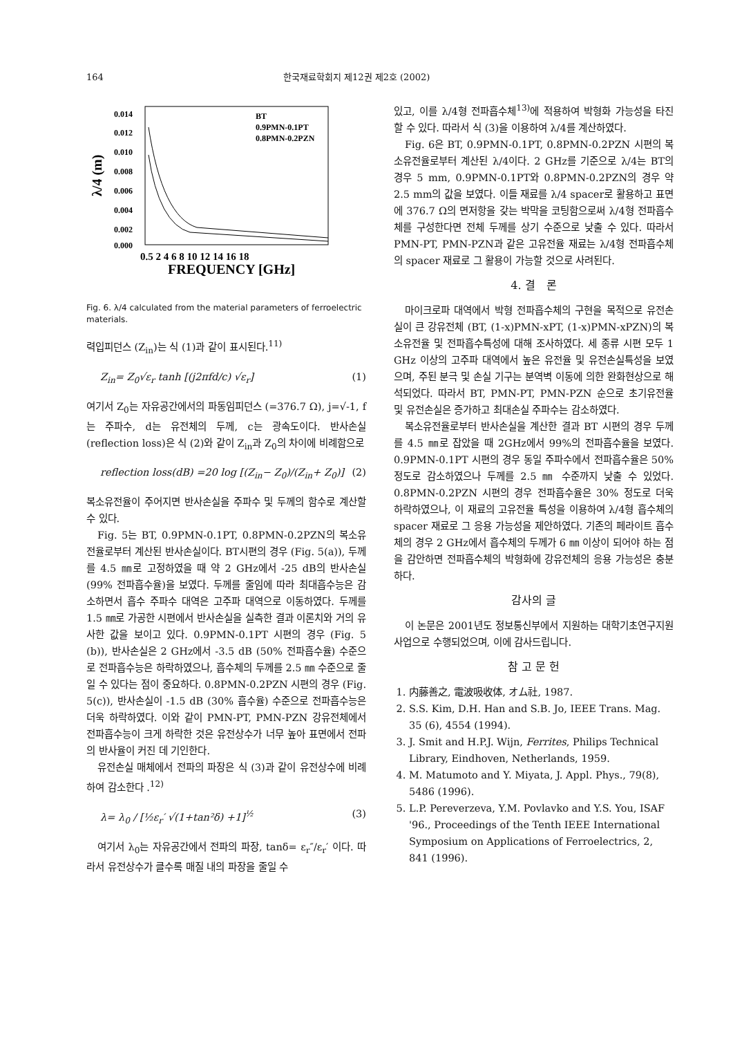164 한국재료학회지 제12권 제2호 (2002)
0.014
0.012
0.010
0.008
0.006
0.004
0.002
0.000
λ/4 (m)
BT
0.9PMN-0.1PT
0.8PMN-0.2PZN
0.5 2 4 6 8 10 12 14 16 18
FREQUENCY [GHz]
Fig. 6. λ/4 calculated from the material parameters of ferroelectric materials.
력입피던스 (Z<sub>in</sub>)는 식 (1)과 같이 표시된다.<sup>11)</sup>
Z<sub>in</sub>= Z<sub>0</sub>√ε<sub>r</sub> tanh [(j2πfd/c) √ε<sub>r</sub>] (1)
여기서 Z<sub>0</sub>는 자유공간에서의 파동임피던스 (=376.7 Ω), j=√-1, f는 주파수, d는 유전체의 두께, c는 광속도이다. 반사손실 (reflection loss)은 식 (2)와 같이 Z<sub>in</sub>과 Z<sub>0</sub>의 차이에 비례함으로
reflection loss(dB) =20 log [(Z<sub>in</sub>− Z<sub>0</sub>)/(Z<sub>in</sub>+ Z<sub>0</sub>)] (2)
복소유전율이 주어지면 반사손실을 주파수 및 두께의 함수로 계산할 수 있다.
Fig. 5는 BT, 0.9PMN-0.1PT, 0.8PMN-0.2PZN의 복소유전율로부터 계산된 반사손실이다. BT시편의 경우 (Fig. 5(a)), 두께를 4.5 ㎜로 고정하였을 때 약 2 GHz에서 -25 dB의 반사손실 (99% 전파흡수율)을 보였다. 두께를 줄임에 따라 최대흡수능은 감소하면서 흡수 주파수 대역은 고주파 대역으로 이동하였다. 두께를 1.5 ㎜로 가공한 시편에서 반사손실을 실측한 결과 이론치와 거의 유사한 값을 보이고 있다. 0.9PMN-0.1PT 시편의 경우 (Fig. 5 (b)), 반사손실은 2 GHz에서 -3.5 dB (50% 전파흡수율) 수준으로 전파흡수능은 하락하였으나, 흡수체의 두께를 2.5 ㎜ 수준으로 줄일 수 있다는 점이 중요하다. 0.8PMN-0.2PZN 시편의 경우 (Fig. 5(c)), 반사손실이 -1.5 dB (30% 흡수율) 수준으로 전파흡수능은 더욱 하락하였다. 이와 같이 PMN-PT, PMN-PZN 강유전체에서 전파흡수능이 크게 하락한 것은 유전상수가 너무 높아 표면에서 전파의 반사율이 커진 데 기인한다.
유전손실 매체에서 전파의 파장은 식 (3)과 같이 유전상수에 비례하여 감소한다 .<sup>12)</sup>
λ= λ<sub>0</sub> / [½ε<sub>r</sub>′ √(1+tan²δ) +1]<sup>½</sup> (3)
여기서 λ<sub>0</sub>는 자유공간에서 전파의 파장, tanδ= ε<sub>r</sub>″/ε<sub>r</sub>′ 이다. 따라서 유전상수가 클수록 매질 내의 파장을 줄일 수
있고, 이를 λ/4형 전파흡수체<sup>13)</sup>에 적용하여 박형화 가능성을 타진할 수 있다. 따라서 식 (3)을 이용하여 λ/4를 계산하였다.
Fig. 6은 BT, 0.9PMN-0.1PT, 0.8PMN-0.2PZN 시편의 복소유전율로부터 계산된 λ/4이다. 2 GHz를 기준으로 λ/4는 BT의 경우 5 mm, 0.9PMN-0.1PT와 0.8PMN-0.2PZN의 경우 약 2.5 mm의 값을 보였다. 이들 재료를 λ/4 spacer로 활용하고 표면에 376.7 Ω의 면저항을 갖는 박막을 코팅함으로써 λ/4형 전파흡수체를 구성한다면 전체 두께를 상기 수준으로 낮출 수 있다. 따라서 PMN-PT, PMN-PZN과 같은 고유전율 재료는 λ/4형 전파흡수체의 spacer 재료로 그 활용이 가능할 것으로 사려된다.
4. 결　론
마이크로파 대역에서 박형 전파흡수체의 구현을 목적으로 유전손실이 큰 강유전체 (BT, (1-x)PMN-xPT, (1-x)PMN-xPZN)의 복소유전율 및 전파흡수특성에 대해 조사하였다. 세 종류 시편 모두 1 GHz 이상의 고주파 대역에서 높은 유전율 및 유전손실특성을 보였으며, 주된 분극 및 손실 기구는 분역벽 이동에 의한 완화현상으로 해석되었다. 따라서 BT, PMN-PT, PMN-PZN 순으로 초기유전율 및 유전손실은 증가하고 최대손실 주파수는 감소하였다.
복소유전율로부터 반사손실을 계산한 결과 BT 시편의 경우 두께를 4.5 ㎜로 잡았을 때 2GHz에서 99%의 전파흡수율을 보였다. 0.9PMN-0.1PT 시편의 경우 동일 주파수에서 전파흡수율은 50% 정도로 감소하였으나 두께를 2.5 ㎜ 수준까지 낮출 수 있었다. 0.8PMN-0.2PZN 시편의 경우 전파흡수율은 30% 정도로 더욱 하락하였으나, 이 재료의 고유전율 특성을 이용하여 λ/4형 흡수체의 spacer 재료로 그 응용 가능성을 제안하였다. 기존의 페라이트 흡수체의 경우 2 GHz에서 흡수체의 두께가 6 ㎜ 이상이 되어야 하는 점을 감안하면 전파흡수체의 박형화에 강유전체의 응용 가능성은 충분하다.
감사의 글
이 논문은 2001년도 정보통신부에서 지원하는 대학기초연구지원사업으로 수행되었으며, 이에 감사드립니다.
참 고 문 헌
1. 内藤善之, 電波吸收体, オム社, 1987.
2. S.S. Kim, D.H. Han and S.B. Jo, IEEE Trans. Mag. 35 (6), 4554 (1994).
3. J. Smit and H.P.J. Wijn, Ferrites, Philips Technical Library, Eindhoven, Netherlands, 1959.
4. M. Matumoto and Y. Miyata, J. Appl. Phys., 79(8), 5486 (1996).
5. L.P. Pereverzeva, Y.M. Povlavko and Y.S. You, ISAF '96., Proceedings of the Tenth IEEE International Symposium on Applications of Ferroelectrics, 2, 841 (1996).